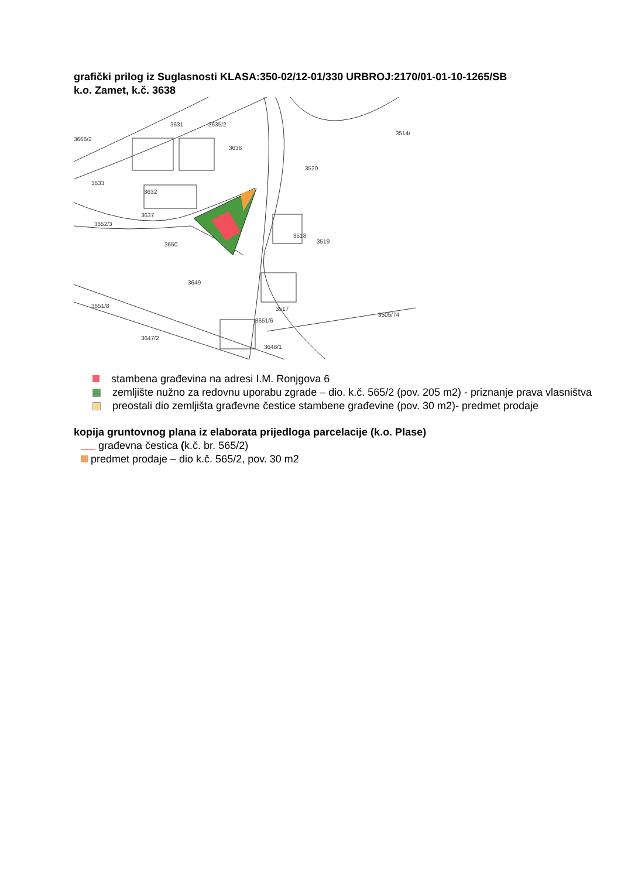grafički prilog iz Suglasnosti KLASA:350-02/12-01/330 URBROJ:2170/01-01-10-1265/SB
k.o. Zamet, k.č. 3638
3631
3635/2
3666/2
3636
3514/
3520
3632
3633
3637
3652/3
3650
3518
3519
3649
3517
3651/8
3651/6
3505/74
3647/2
3648/1
stambena građevina na adresi I.M. Ronjgova 6
zemljište nužno za redovnu uporabu zgrade – dio. k.č. 565/2 (pov. 205 m2) - priznanje prava vlasništva
preostali dio zemljišta građevne čestice stambene građevine (pov. 30 m2)- predmet prodaje
kopija gruntovnog plana iz elaborata prijedloga parcelacije (k.o. Plase)
građevna čestica (k.č. br. 565/2)
predmet prodaje – dio k.č. 565/2, pov. 30 m2